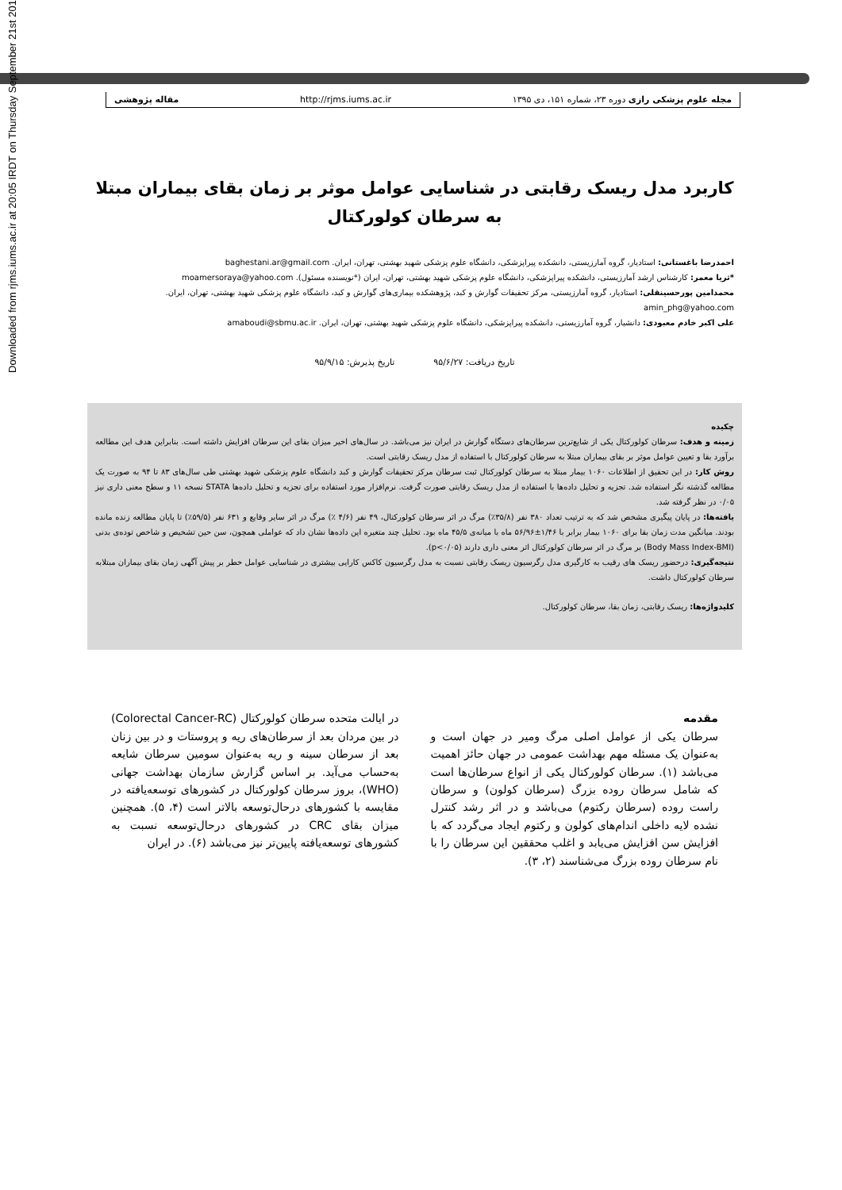Downloaded from rjms.iums.ac.ir at 20:05 IRDT on Thursday September 21st 2017
مجله علوم پزشکی رازی دوره ۲۳، شماره ۱۵۱، دی ۱۳۹۵ http://rjms.iums.ac.ir مقاله پژوهشی
کاربرد مدل ریسک رقابتی در شناسایی عوامل موثر بر زمان بقای بیماران مبتلا به سرطان کولورکتال
احمدرضا باغستانی: استادیار، گروه آمارزیستی، دانشکده پیراپزشکی، دانشگاه علوم پزشکی شهید بهشتی، تهران، ایران. baghestani.ar@gmail.com
*ثریا معمر: کارشناس ارشد آمارزیستی، دانشکده پیراپزشکی، دانشگاه علوم پزشکی شهید بهشتی، تهران، ایران (*نویسنده مسئول). moamersoraya@yahoo.com
محمدامین پورحسینقلی: استادیار، گروه آمارزیستی، مرکز تحقیقات گوارش و کبد، پژوهشکده بیماری‌های گوارش و کبد، دانشگاه علوم پزشکی شهید بهشتی، تهران، ایران. amin_phg@yahoo.com
علی اکبر خادم معبودی: دانشیار، گروه آمارزیستی، دانشکده پیراپزشکی، دانشگاه علوم پزشکی شهید بهشتی، تهران، ایران. amaboudi@sbmu.ac.ir
تاریخ دریافت: ۹۵/۶/۲۷ تاریخ پذیرش: ۹۵/۹/۱۵
چکیده
زمینه و هدف: سرطان کولورکتال یکی از شایع‌ترین سرطان‌های دستگاه گوارش در ایران نیز می‌باشد. در سال‌های اخیر میزان بقای این سرطان افزایش داشته است. بنابراین هدف این مطالعه برآورد بقا و تعیین عوامل موثر بر بقای بیماران مبتلا به سرطان کولورکتال با استفاده از مدل ریسک رقابتی است.
روش کار: در این تحقیق از اطلاعات ۱۰۶۰ بیمار مبتلا به سرطان کولورکتال ثبت سرطان مرکز تحقیقات گوارش و کبد دانشگاه علوم پزشکی شهید بهشتی طی سال‌های ۸۳ تا ۹۴ به صورت یک مطالعه گذشته نگر استفاده شد. تجزیه و تحلیل داده‌ها با استفاده از مدل ریسک رقابتی صورت گرفت. نرم‌افزار مورد استفاده برای تجزیه و تحلیل داده‌ها STATA نسخه ۱۱ و سطح معنی داری نیز ۰/۰۵ در نظر گرفته شد.
یافته‌ها: در پایان پیگیری مشخص شد که به ترتیب تعداد ۳۸۰ نفر (۳۵/۸٪) مرگ در اثر سرطان کولورکتال، ۴۹ نفر (۴/۶ ٪) مرگ در اثر سایر وقایع و ۶۳۱ نفر (۵۹/۵٪) تا پایان مطالعه زنده مانده بودند. میانگین مدت زمان بقا برای ۱۰۶۰ بیمار برابر با ۱/۴۶±۵۶/۹۶ ماه با میانه‌ی ۴۵/۵ ماه بود. تحلیل چند متغیره این داده‌ها نشان داد که عواملی همچون، سن حین تشخیص و شاخص توده‌ی بدنی (Body Mass Index-BMI) بر مرگ در اثر سرطان کولورکتال اثر معنی داری دارند (p<۰/۰۵).
نتیجه‌گیری: درحضور ریسک های رقیب به کارگیری مدل رگرسیون ریسک رقابتی نسبت به مدل رگرسیون کاکس کارایی بیشتری در شناسایی عوامل خطر بر پیش آگهی زمان بقای بیماران مبتلابه سرطان کولورکتال داشت.
کلیدواژه‌ها: ریسک رقابتی، زمان بقا، سرطان کولورکتال.
مقدمه
سرطان یکی از عوامل اصلی مرگ ومیر در جهان است و به‌عنوان یک مسئله مهم بهداشت عمومی در جهان حائز اهمیت می‌باشد (۱). سرطان کولورکتال یکی از انواع سرطان‌ها است که شامل سرطان روده بزرگ (سرطان کولون) و سرطان راست روده (سرطان رکتوم) می‌باشد و در اثر رشد کنترل نشده لایه داخلی اندام‌های کولون و رکتوم ایجاد می‌گردد که با افزایش سن افزایش می‌یابد و اغلب محققین این سرطان را با نام سرطان روده بزرگ می‌شناسند (۲، ۳).
در ایالت متحده سرطان کولورکتال (Colorectal Cancer-RC) در بین مردان بعد از سرطان‌های ریه و پروستات و در بین زنان بعد از سرطان سینه و ریه به‌عنوان سومین سرطان شایعه به‌حساب می‌آید. بر اساس گزارش سازمان بهداشت جهانی (WHO)، بروز سرطان کولورکتال در کشورهای توسعه‌یافته در مقایسه با کشورهای درحال‌توسعه بالاتر است (۴، ۵). همچنین میزان بقای CRC در کشورهای درحال‌توسعه نسبت به کشورهای توسعه‌یافته پایین‌تر نیز می‌باشد (۶). در ایران